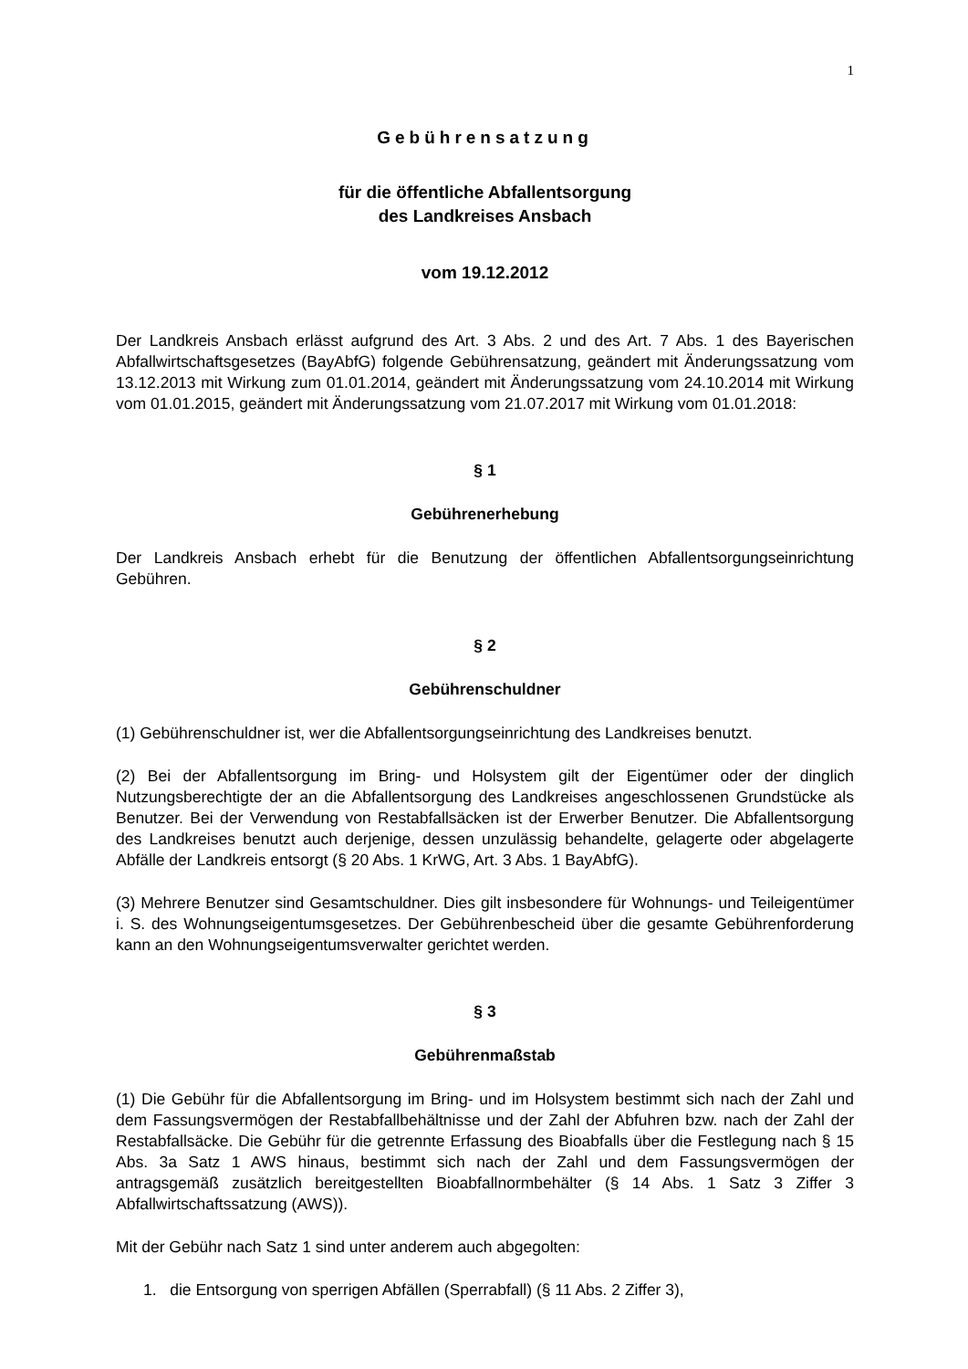1
Gebührensatzung
für die öffentliche Abfallentsorgung
des Landkreises Ansbach
vom 19.12.2012
Der Landkreis Ansbach erlässt aufgrund des Art. 3 Abs. 2 und des Art. 7 Abs. 1 des Bayerischen Abfallwirtschaftsgesetzes (BayAbfG) folgende Gebührensatzung, geändert mit Änderungssatzung vom 13.12.2013 mit Wirkung zum 01.01.2014, geändert mit Änderungssatzung vom 24.10.2014 mit Wirkung vom 01.01.2015, geändert mit Änderungssatzung vom 21.07.2017 mit Wirkung vom 01.01.2018:
§ 1
Gebührenerhebung
Der Landkreis Ansbach erhebt für die Benutzung der öffentlichen Abfallentsorgungseinrichtung Gebühren.
§ 2
Gebührenschuldner
(1) Gebührenschuldner ist, wer die Abfallentsorgungseinrichtung des Landkreises benutzt.
(2) Bei der Abfallentsorgung im Bring- und Holsystem gilt der Eigentümer oder der dinglich Nutzungsberechtigte der an die Abfallentsorgung des Landkreises angeschlossenen Grundstücke als Benutzer. Bei der Verwendung von Restabfallsäcken ist der Erwerber Benutzer. Die Abfallentsorgung des Landkreises benutzt auch derjenige, dessen unzulässig behandelte, gelagerte oder abgelagerte Abfälle der Landkreis entsorgt (§ 20 Abs. 1 KrWG, Art. 3 Abs. 1 BayAbfG).
(3) Mehrere Benutzer sind Gesamtschuldner. Dies gilt insbesondere für Wohnungs- und Teileigentümer i. S. des Wohnungseigentumsgesetzes. Der Gebührenbescheid über die gesamte Gebührenforderung kann an den Wohnungseigentumsverwalter gerichtet werden.
§ 3
Gebührenmaßstab
(1) Die Gebühr für die Abfallentsorgung im Bring- und im Holsystem bestimmt sich nach der Zahl und dem Fassungsvermögen der Restabfallbehältnisse und der Zahl der Abfuhren bzw. nach der Zahl der Restabfallsäcke. Die Gebühr für die getrennte Erfassung des Bioabfalls über die Festlegung nach § 15 Abs. 3a Satz 1 AWS hinaus, bestimmt sich nach der Zahl und dem Fassungsvermögen der antragsgemäß zusätzlich bereitgestellten Bioabfallnormbehälter (§ 14 Abs. 1 Satz 3 Ziffer 3 Abfallwirtschaftssatzung (AWS)).
Mit der Gebühr nach Satz 1 sind unter anderem auch abgegolten:
1. die Entsorgung von sperrigen Abfällen (Sperrabfall) (§ 11 Abs. 2 Ziffer 3),